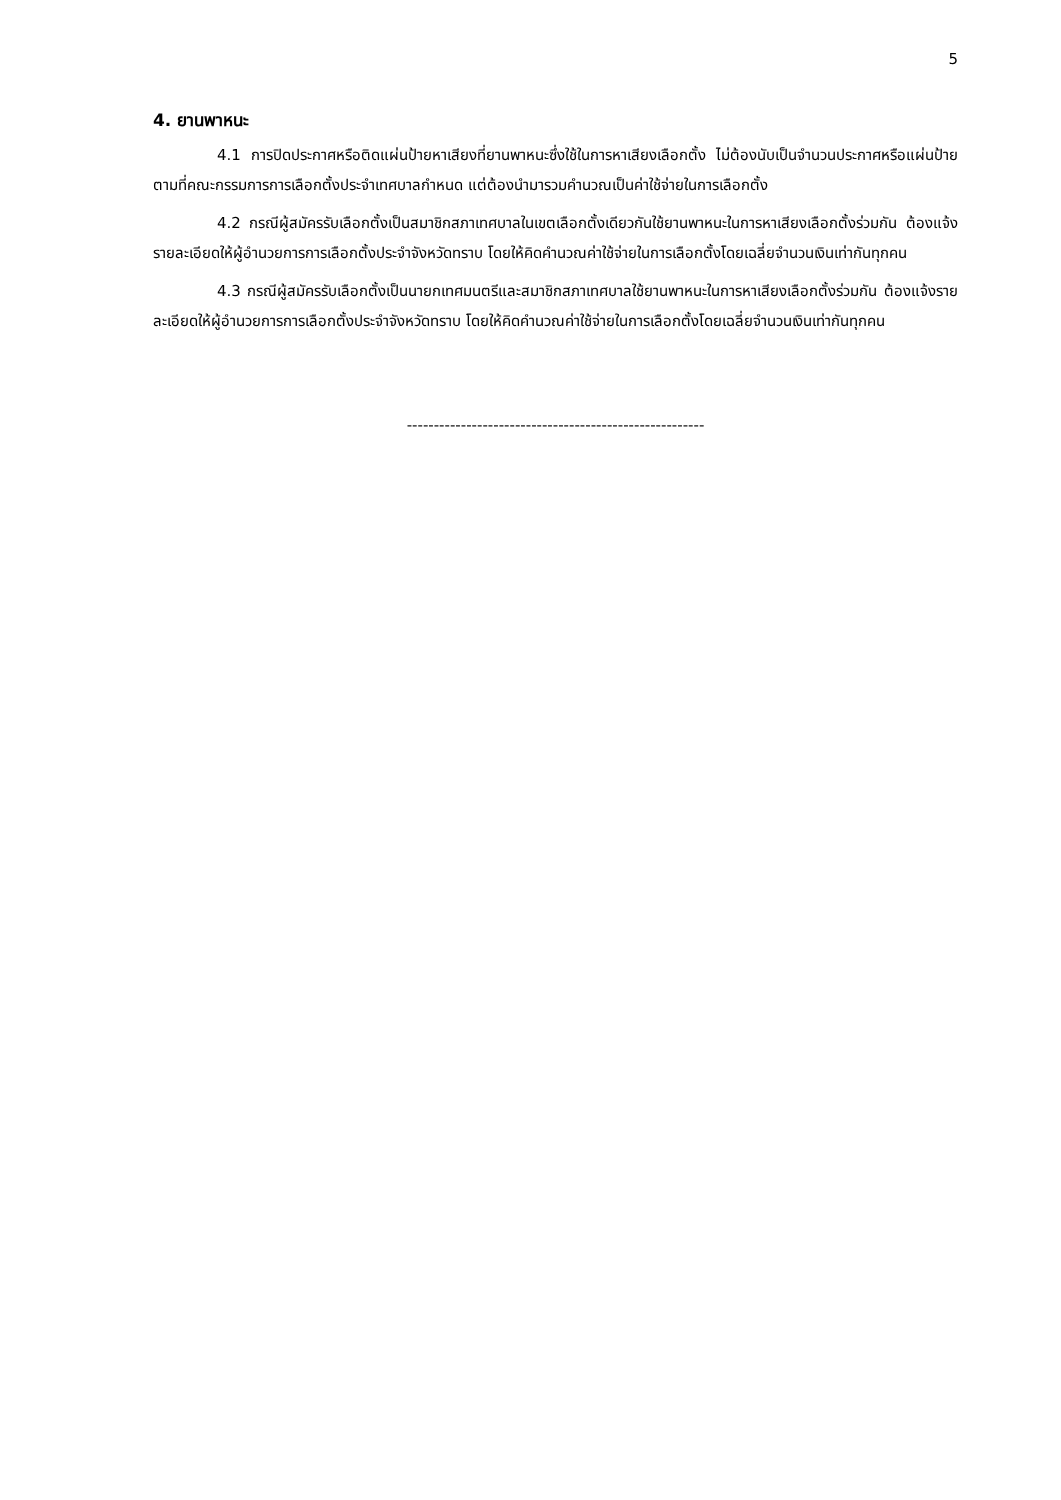5
4. ยานพาหนะ
4.1 การปิดประกาศหรือติดแผ่นป้ายหาเสียงที่ยานพาหนะซึ่งใช้ในการหาเสียงเลือกตั้ง ไม่ต้องนับเป็นจำนวนประกาศหรือแผ่นป้ายตามที่คณะกรรมการการเลือกตั้งประจำเทศบาลกำหนด แต่ต้องนำมารวมคำนวณเป็นค่าใช้จ่ายในการเลือกตั้ง
4.2 กรณีผู้สมัครรับเลือกตั้งเป็นสมาชิกสภาเทศบาลในเขตเลือกตั้งเดียวกันใช้ยานพาหนะในการหาเสียงเลือกตั้งร่วมกัน ต้องแจ้งรายละเอียดให้ผู้อำนวยการการเลือกตั้งประจำจังหวัดทราบ โดยให้คิดคำนวณค่าใช้จ่ายในการเลือกตั้งโดยเฉลี่ยจำนวนเงินเท่ากันทุกคน
4.3 กรณีผู้สมัครรับเลือกตั้งเป็นนายกเทศมนตรีและสมาชิกสภาเทศบาลใช้ยานพาหนะในการหาเสียงเลือกตั้งร่วมกัน ต้องแจ้งรายละเอียดให้ผู้อำนวยการการเลือกตั้งประจำจังหวัดทราบ โดยให้คิดคำนวณค่าใช้จ่ายในการเลือกตั้งโดยเฉลี่ยจำนวนเงินเท่ากันทุกคน
-------------------------------------------------------